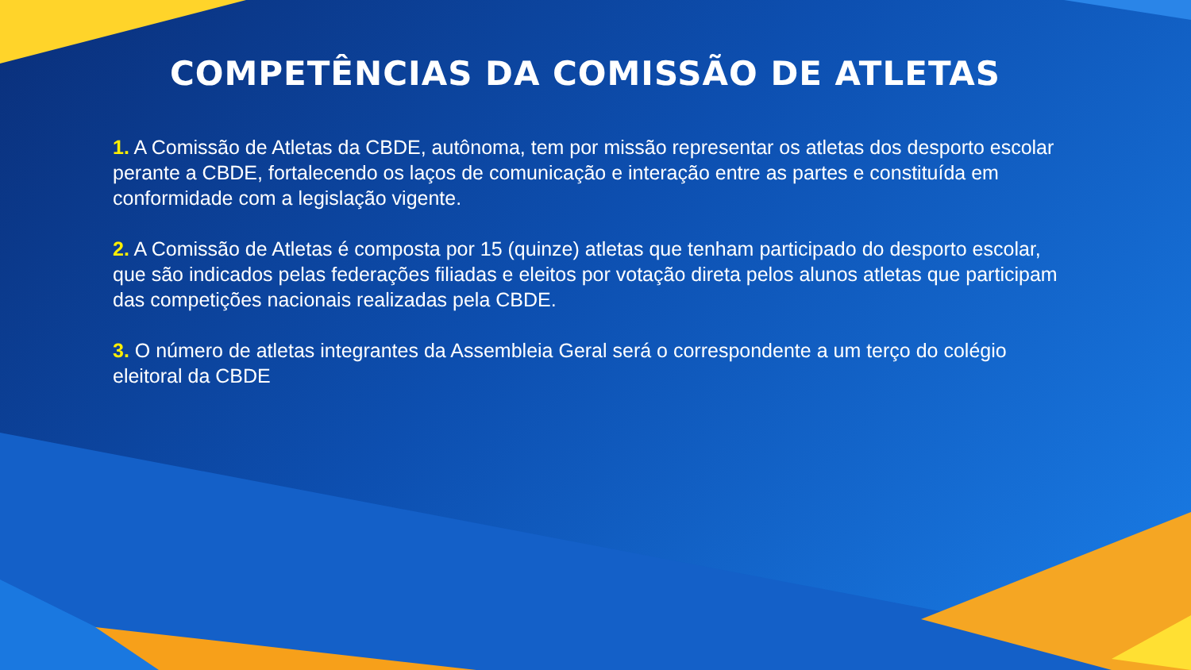COMPETÊNCIAS DA COMISSÃO DE ATLETAS
1. A Comissão de Atletas da CBDE, autônoma, tem por missão representar os atletas dos desporto escolar perante a CBDE, fortalecendo os laços de comunicação e interação entre as partes e constituída em conformidade com a legislação vigente.
2. A Comissão de Atletas é composta por 15 (quinze) atletas que tenham participado do desporto escolar, que são indicados pelas federações filiadas e eleitos por votação direta pelos alunos atletas que participam das competições nacionais realizadas pela CBDE.
3. O número de atletas integrantes da Assembleia Geral será o correspondente a um terço do colégio eleitoral da CBDE